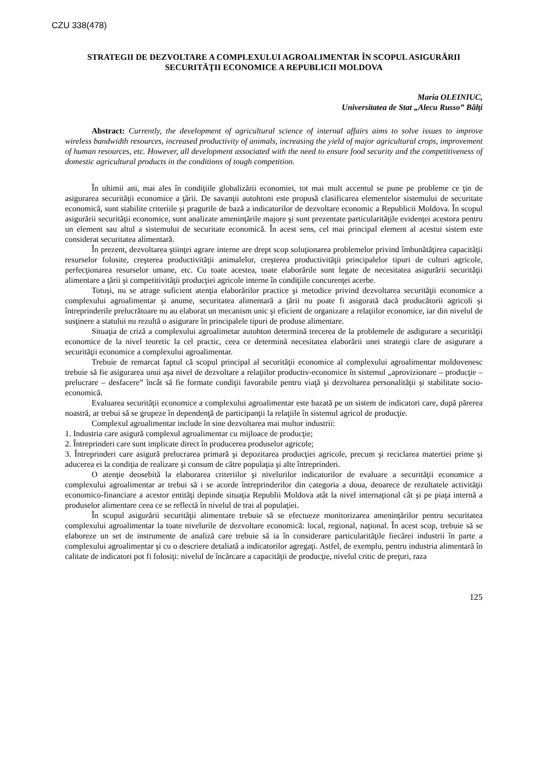CZU 338(478)
STRATEGII DE DEZVOLTARE A COMPLEXULUI AGROALIMENTAR ÎN SCOPUL ASIGURĂRII SECURITĂŢII ECONOMICE A REPUBLICII MOLDOVA
Maria OLEINIUC,
Universitatea de Stat „Alecu Russo” Bălţi
Abstract: Currently, the development of agricultural science of internal affairs aims to solve issues to improve wireless bandwidth resources, increased productivity of animals, increasing the yield of major agricultural crops, improvement of human resources, etc. However, all development associated with the need to ensure food security and the competitiveness of domestic agricultural products in the conditions of tough competition.
În ultimii ani, mai ales în condiţiile globalizării economiei, tot mai mult accentul se pune pe probleme ce ţin de asigurarea securităţii economice a ţării. De savanţii autohtoni este propusă clasificarea elementelor sistemului de securitate economică, sunt stabilite criteriile şi pragurile de bază a indicatorilor de dezvoltare economic a Republicii Moldova. În scopul asigurării securităţii economice, sunt analizate ameninţările majore şi sunt prezentate particularităţile evidenţei acestora pentru un element sau altul a sistemului de securitate economică. În acest sens, cel mai principal element al acestui sistem este considerat securitatea alimentară.
În prezent, dezvoltarea ştiinţei agrare interne are drept scop soluţionarea problemelor privind îmbunătăţirea capacităţii resurselor folosite, creşterea productivităţii animalelor, creşterea productivităţii principalelor tipuri de culturi agricole, perfecţionarea resurselor umane, etc. Cu toate acestea, toate elaborările sunt legate de necesitatea asigurării securităţii alimentare a ţării şi competitivităţii producţiei agricole interne în condiţiile concurenţei acerbe.
Totuşi, nu se atrage suficient atenţia elaborărilor practice şi metodice privind dezvoltarea securităţii economice a complexului agroalimentar şi anume, securitatea alimentară a ţării nu poate fi asigurată dacă producătorii agricoli şi întreprinderile prelucrătoare nu au elaborat un mecanism unic şi eficient de organizare a relaţiilor economice, iar din nivelul de susţinere a statului nu rezultă o asigurare în principalele tipuri de produse alimentare.
Situaţia de criză a complexului agroalimetar autohton determină trecerea de la problemele de asdigurare a securităţii economice de la nivel teoretic la cel practic, ceea ce determină necesitatea elaborării unei strategii clare de asigurare a securităţii economice a complexului agroalimentar.
Trebuie de remarcat faptul că scopul principal al securităţii economice al complexului agroalimentar moldovenesc trebuie să fie asigurarea unui aşa nivel de dezvoltare a relaţiilor productiv-economice în sistemul „aprovizionare – producţie – prelucrare – desfacere” încât să fie formate condiţii favorabile pentru viaţă şi dezvoltarea personalităţii şi stabilitate socio-economică.
Evaluarea securităţii economice a complexului agroalimentar este bazată pe un sistem de indicatori care, după părerea noastră, ar trebui să se grupeze în dependenţă de participanţii la relaţiile în sistemul agricol de producţie.
Complexul agroalimentar include în sine dezvoltarea mai multor industrii:
1. Industria care asigură complexul agroalimentar cu mijloace de producţie;
2. Întreprinderi care sunt implicate direct în producerea produselor agricole;
3. Întreprinderi care asigură prelucrarea primară şi depozitarea producţiei agricole, precum şi reciclarea matertiei prime şi aducerea ei la condiţia de realizare şi consum de către populaţia şi alte întreprinderi.
O atenţie deosebită la elaborarea criteriilor şi nivelurilor indicatorilor de evaluare a securităţii economice a complexului agroalimentar ar trebui să i se acorde întreprinderilor din categoria a doua, deoarece de rezultatele activităţii economico-financiare a acestor entităţi depinde situaţia Republii Moldova atât la nivel internaţional cât şi pe piaţa internă a produselor alimentare ceea ce se reflectă în nivelul de trai al populaţiei.
În scopul asigurării securităţii alimentare trebuie să se efectueze monitorizarea ameninţărilor pentru securitatea complexului agroalimentar la toate nivelurile de dezvoltare economică: local, regional, naţional. În acest scop, trebuie să se elaboreze un set de instrumente de analiză care trebuie să ia în considerare particularităţile fiecărei industrii în parte a complexului agroalimentar şi cu o descriere detaliată a indicatorilor agregaţi. Astfel, de exemplu, pentru industria alimentară în calitate de indicatori pot fi folosiţi: nivelul de încărcare a capacităţii de producţie, nivelul critic de preţuri, raza
125